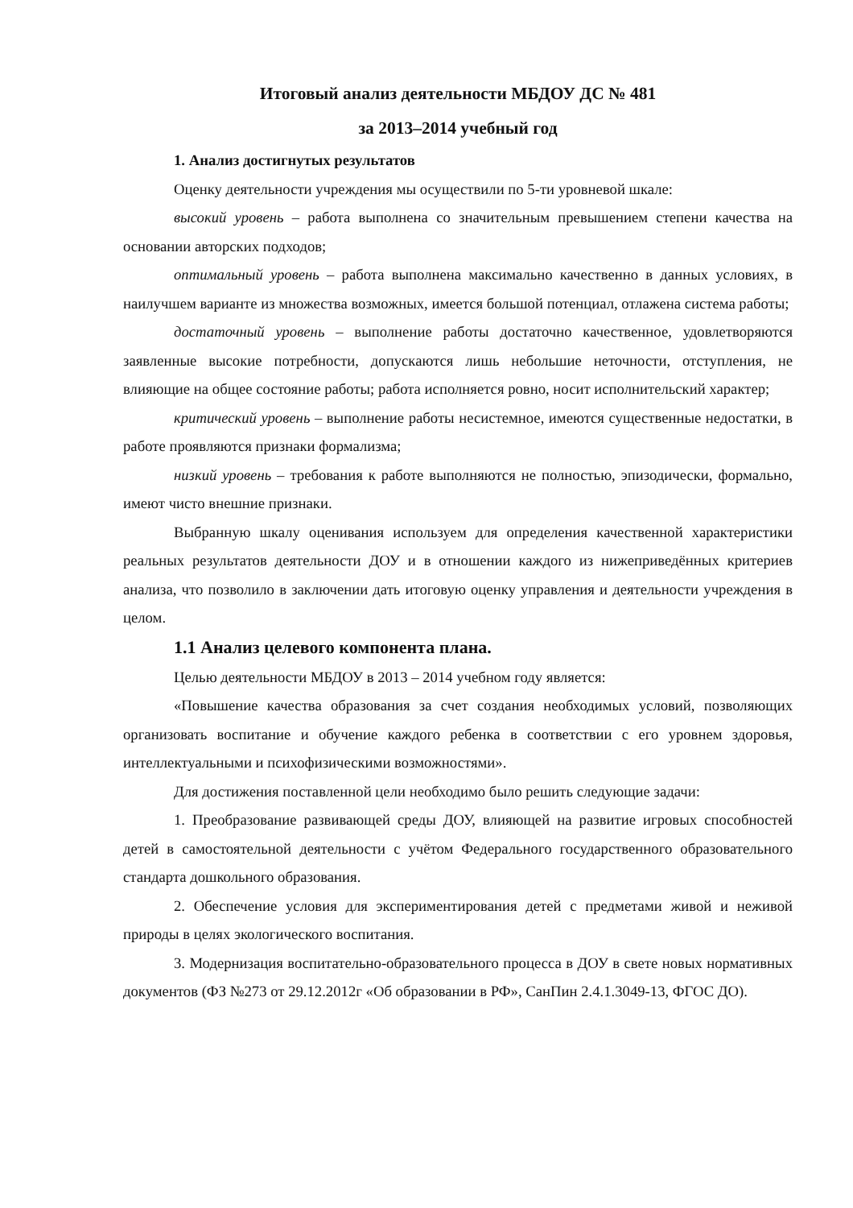Итоговый анализ деятельности МБДОУ ДС № 481
за 2013–2014 учебный год
1. Анализ достигнутых результатов
Оценку деятельности учреждения мы осуществили по 5-ти уровневой шкале:
высокий уровень – работа выполнена со значительным превышением степени качества на основании авторских подходов;
оптимальный уровень – работа выполнена максимально качественно в данных условиях, в наилучшем варианте из множества возможных, имеется большой потенциал, отлажена система работы;
достаточный уровень – выполнение работы достаточно качественное, удовлетворяются заявленные высокие потребности, допускаются лишь небольшие неточности, отступления, не влияющие на общее состояние работы; работа исполняется ровно, носит исполнительский характер;
критический уровень – выполнение работы несистемное, имеются существенные недостатки, в работе проявляются признаки формализма;
низкий уровень – требования к работе выполняются не полностью, эпизодически, формально, имеют чисто внешние признаки.
Выбранную шкалу оценивания используем для определения качественной характеристики реальных результатов деятельности ДОУ и в отношении каждого из нижеприведённых критериев анализа, что позволило в заключении дать итоговую оценку управления и деятельности учреждения в целом.
1.1 Анализ целевого компонента плана.
Целью деятельности МБДОУ в 2013 – 2014 учебном году является:
«Повышение качества образования за счет создания необходимых условий, позволяющих организовать воспитание и обучение каждого ребенка в соответствии с его уровнем здоровья, интеллектуальными и психофизическими возможностями».
Для достижения поставленной цели необходимо было решить следующие задачи:
1. Преобразование развивающей среды ДОУ, влияющей на развитие игровых способностей детей в самостоятельной деятельности с учётом Федерального государственного образовательного стандарта дошкольного образования.
2. Обеспечение условия для экспериментирования детей с предметами живой и неживой природы в целях экологического воспитания.
3. Модернизация воспитательно-образовательного процесса в ДОУ в свете новых нормативных документов (ФЗ №273 от 29.12.2012г «Об образовании в РФ», СанПин 2.4.1.3049-13, ФГОС ДО).